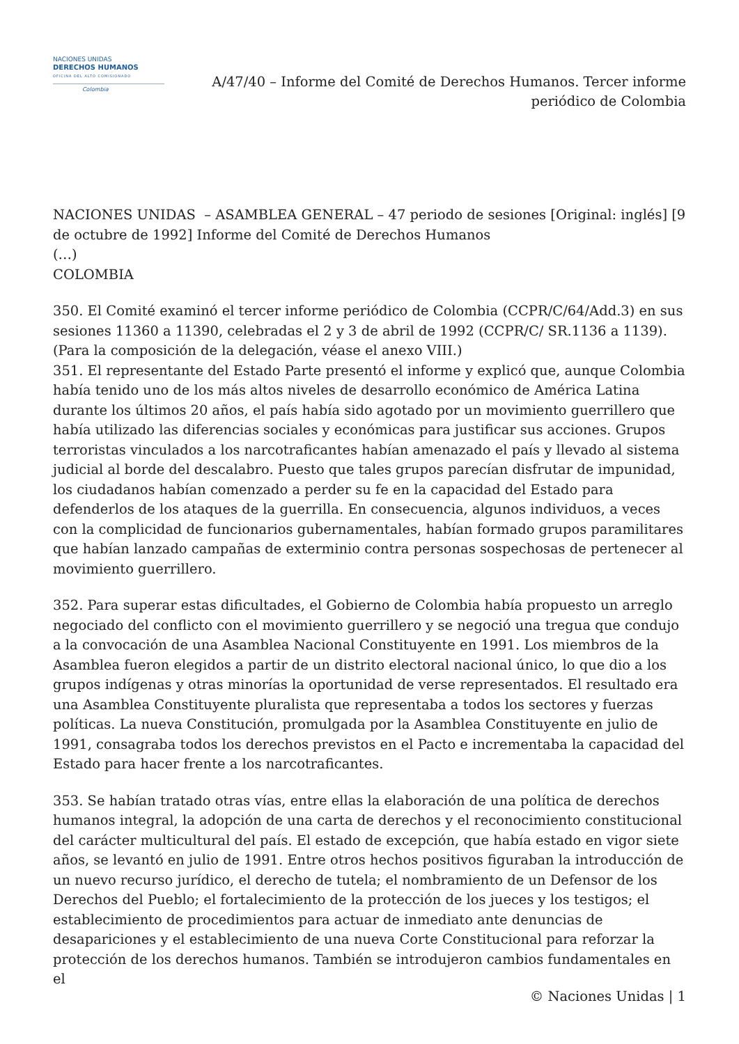NACIONES UNIDAS
DERECHOS HUMANOS
OFICINA DEL ALTO COMISIONADO
Colombia
A/47/40 – Informe del Comité de Derechos Humanos. Tercer informe
periódico de Colombia
NACIONES UNIDAS – ASAMBLEA GENERAL – 47 periodo de sesiones [Original: inglés] [9 de octubre de 1992] Informe del Comité de Derechos Humanos
(…)
COLOMBIA
350. El Comité examinó el tercer informe periódico de Colombia (CCPR/C/64/Add.3) en sus sesiones 11360 a 11390, celebradas el 2 y 3 de abril de 1992 (CCPR/C/ SR.1136 a 1139). (Para la composición de la delegación, véase el anexo VIII.)
351. El representante del Estado Parte presentó el informe y explicó que, aunque Colombia había tenido uno de los más altos niveles de desarrollo económico de América Latina durante los últimos 20 años, el país había sido agotado por un movimiento guerrillero que había utilizado las diferencias sociales y económicas para justificar sus acciones. Grupos terroristas vinculados a los narcotraficantes habían amenazado el país y llevado al sistema judicial al borde del descalabro. Puesto que tales grupos parecían disfrutar de impunidad, los ciudadanos habían comenzado a perder su fe en la capacidad del Estado para defenderlos de los ataques de la guerrilla. En consecuencia, algunos individuos, a veces con la complicidad de funcionarios gubernamentales, habían formado grupos paramilitares que habían lanzado campañas de exterminio contra personas sospechosas de pertenecer al movimiento guerrillero.
352. Para superar estas dificultades, el Gobierno de Colombia había propuesto un arreglo negociado del conflicto con el movimiento guerrillero y se negoció una tregua que condujo a la convocación de una Asamblea Nacional Constituyente en 1991. Los miembros de la Asamblea fueron elegidos a partir de un distrito electoral nacional único, lo que dio a los grupos indígenas y otras minorías la oportunidad de verse representados. El resultado era una Asamblea Constituyente pluralista que representaba a todos los sectores y fuerzas políticas. La nueva Constitución, promulgada por la Asamblea Constituyente en julio de 1991, consagraba todos los derechos previstos en el Pacto e incrementaba la capacidad del Estado para hacer frente a los narcotraficantes.
353. Se habían tratado otras vías, entre ellas la elaboración de una política de derechos humanos integral, la adopción de una carta de derechos y el reconocimiento constitucional del carácter multicultural del país. El estado de excepción, que había estado en vigor siete años, se levantó en julio de 1991. Entre otros hechos positivos figuraban la introducción de un nuevo recurso jurídico, el derecho de tutela; el nombramiento de un Defensor de los Derechos del Pueblo; el fortalecimiento de la protección de los jueces y los testigos; el establecimiento de procedimientos para actuar de inmediato ante denuncias de desapariciones y el establecimiento de una nueva Corte Constitucional para reforzar la protección de los derechos humanos. También se introdujeron cambios fundamentales en el
© Naciones Unidas | 1